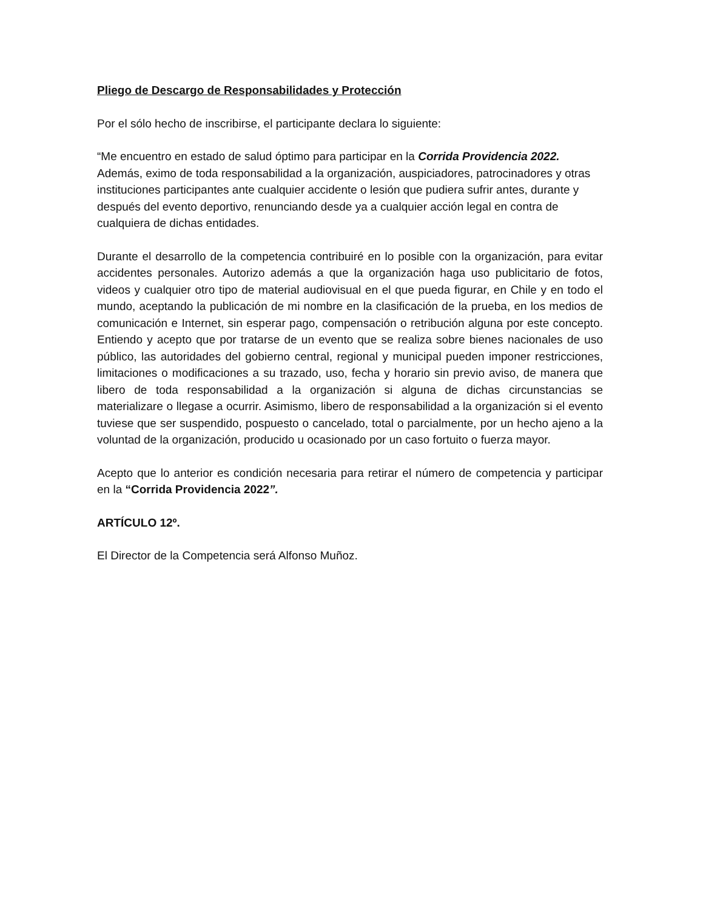Pliego de Descargo de Responsabilidades y Protección
Por el sólo hecho de inscribirse, el participante declara lo siguiente:
“Me encuentro en estado de salud óptimo para participar en la Corrida Providencia 2022. Además, eximo de toda responsabilidad a la organización, auspiciadores, patrocinadores y otras instituciones participantes ante cualquier accidente o lesión que pudiera sufrir antes, durante y después del evento deportivo, renunciando desde ya a cualquier acción legal en contra de cualquiera de dichas entidades.
Durante el desarrollo de la competencia contribuiré en lo posible con la organización, para evitar accidentes personales. Autorizo además a que la organización haga uso publicitario de fotos, videos y cualquier otro tipo de material audiovisual en el que pueda figurar, en Chile y en todo el mundo, aceptando la publicación de mi nombre en la clasificación de la prueba, en los medios de comunicación e Internet, sin esperar pago, compensación o retribución alguna por este concepto. Entiendo y acepto que por tratarse de un evento que se realiza sobre bienes nacionales de uso público, las autoridades del gobierno central, regional y municipal pueden imponer restricciones, limitaciones o modificaciones a su trazado, uso, fecha y horario sin previo aviso, de manera que libero de toda responsabilidad a la organización si alguna de dichas circunstancias se materializare o llegase a ocurrir. Asimismo, libero de responsabilidad a la organización si el evento tuviese que ser suspendido, pospuesto o cancelado, total o parcialmente, por un hecho ajeno a la voluntad de la organización, producido u ocasionado por un caso fortuito o fuerza mayor.
Acepto que lo anterior es condición necesaria para retirar el número de competencia y participar en la “Corrida Providencia 2022”.
ARTÍCULO 12º.
El Director de la Competencia será Alfonso Muñoz.